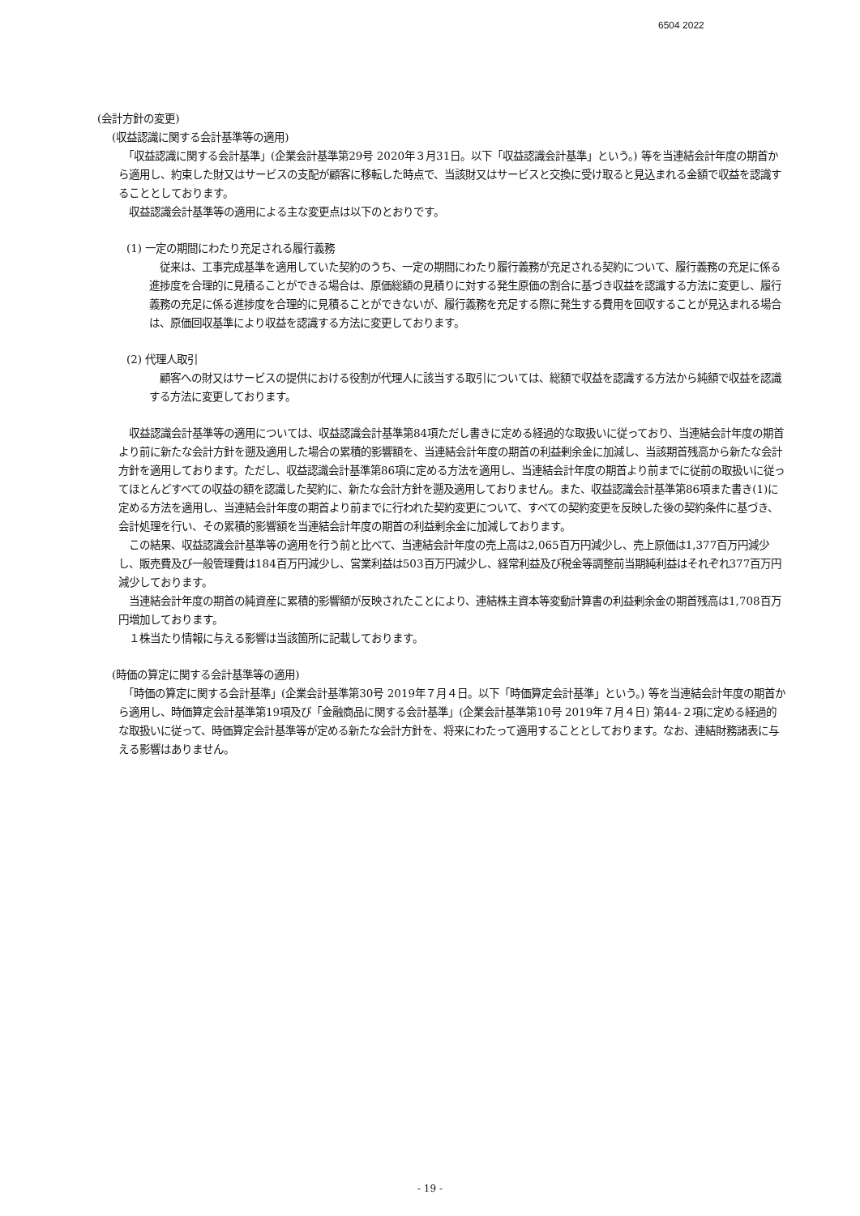6504 2022
(会計方針の変更)
(収益認識に関する会計基準等の適用)
　「収益認識に関する会計基準」(企業会計基準第29号 2020年３月31日。以下「収益認識会計基準」という。) 等を当連結会計年度の期首から適用し、約束した財又はサービスの支配が顧客に移転した時点で、当該財又はサービスと交換に受け取ると見込まれる金額で収益を認識することとしております。
　収益認識会計基準等の適用による主な変更点は以下のとおりです。
(1) 一定の期間にわたり充足される履行義務
　従来は、工事完成基準を適用していた契約のうち、一定の期間にわたり履行義務が充足される契約について、履行義務の充足に係る進捗度を合理的に見積ることができる場合は、原価総額の見積りに対する発生原価の割合に基づき収益を認識する方法に変更し、履行義務の充足に係る進捗度を合理的に見積ることができないが、履行義務を充足する際に発生する費用を回収することが見込まれる場合は、原価回収基準により収益を認識する方法に変更しております。
(2) 代理人取引
　顧客への財又はサービスの提供における役割が代理人に該当する取引については、総額で収益を認識する方法から純額で収益を認識する方法に変更しております。
　収益認識会計基準等の適用については、収益認識会計基準第84項ただし書きに定める経過的な取扱いに従っており、当連結会計年度の期首より前に新たな会計方針を遡及適用した場合の累積的影響額を、当連結会計年度の期首の利益剰余金に加減し、当該期首残高から新たな会計方針を適用しております。ただし、収益認識会計基準第86項に定める方法を適用し、当連結会計年度の期首より前までに従前の取扱いに従ってほとんどすべての収益の額を認識した契約に、新たな会計方針を遡及適用しておりません。また、収益認識会計基準第86項また書き(1)に定める方法を適用し、当連結会計年度の期首より前までに行われた契約変更について、すべての契約変更を反映した後の契約条件に基づき、会計処理を行い、その累積的影響額を当連結会計年度の期首の利益剰余金に加減しております。
　この結果、収益認識会計基準等の適用を行う前と比べて、当連結会計年度の売上高は2,065百万円減少し、売上原価は1,377百万円減少し、販売費及び一般管理費は184百万円減少し、営業利益は503百万円減少し、経常利益及び税金等調整前当期純利益はそれぞれ377百万円減少しております。
　当連結会計年度の期首の純資産に累積的影響額が反映されたことにより、連結株主資本等変動計算書の利益剰余金の期首残高は1,708百万円増加しております。
　１株当たり情報に与える影響は当該箇所に記載しております。
(時価の算定に関する会計基準等の適用)
　「時価の算定に関する会計基準」(企業会計基準第30号 2019年７月４日。以下「時価算定会計基準」という。) 等を当連結会計年度の期首から適用し、時価算定会計基準第19項及び「金融商品に関する会計基準」(企業会計基準第10号 2019年７月４日) 第44-２項に定める経過的な取扱いに従って、時価算定会計基準等が定める新たな会計方針を、将来にわたって適用することとしております。なお、連結財務諸表に与える影響はありません。
- 19 -